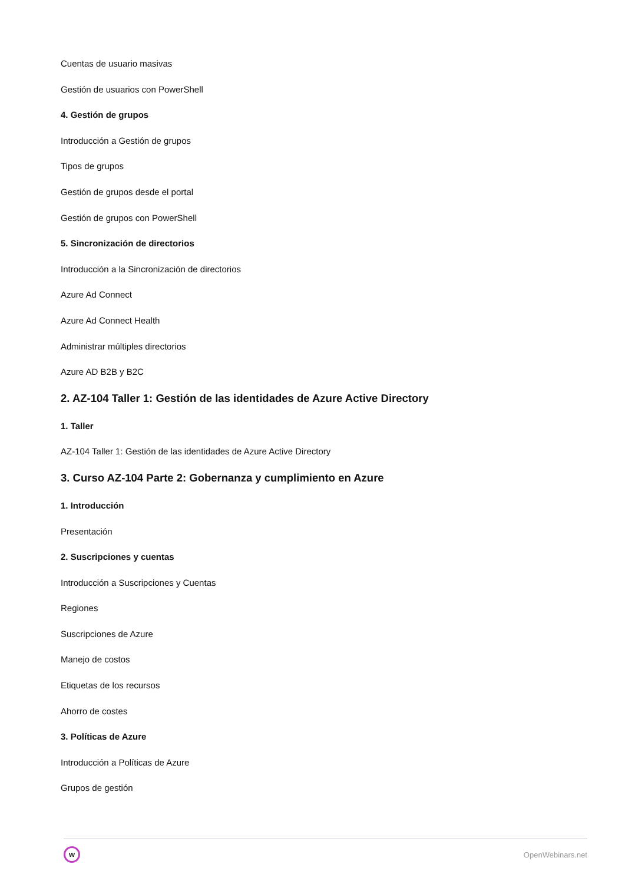Cuentas de usuario masivas
Gestión de usuarios con PowerShell
4. Gestión de grupos
Introducción a Gestión de grupos
Tipos de grupos
Gestión de grupos desde el portal
Gestión de grupos con PowerShell
5. Sincronización de directorios
Introducción a la Sincronización de directorios
Azure Ad Connect
Azure Ad Connect Health
Administrar múltiples directorios
Azure AD B2B y B2C
2. AZ-104 Taller 1: Gestión de las identidades de Azure Active Directory
1. Taller
AZ-104 Taller 1: Gestión de las identidades de Azure Active Directory
3. Curso AZ-104 Parte 2: Gobernanza y cumplimiento en Azure
1. Introducción
Presentación
2. Suscripciones y cuentas
Introducción a Suscripciones y Cuentas
Regiones
Suscripciones de Azure
Manejo de costos
Etiquetas de los recursos
Ahorro de costes
3. Políticas de Azure
Introducción a Políticas de Azure
Grupos de gestión
w
OpenWebinars.net